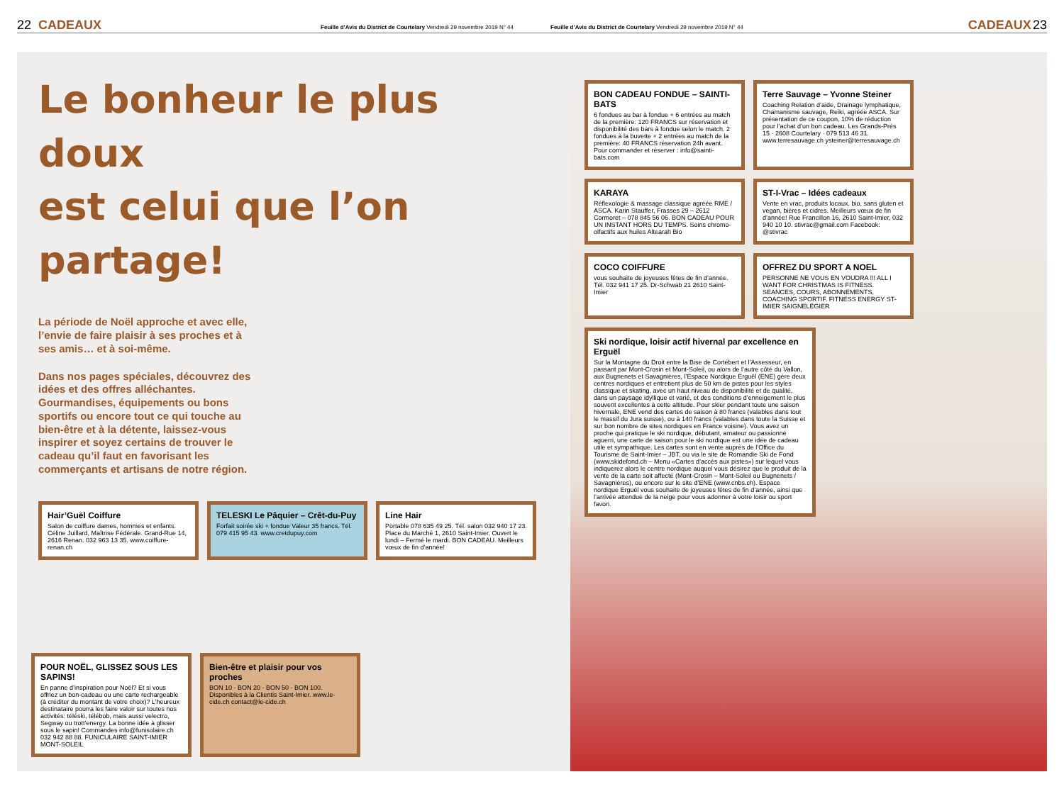22 CADEAUX Feuille d’Avis du District de Courtelary Vendredi 29 novembre 2019 N° 44
Feuille d’Avis du District de Courtelary Vendredi 29 novembre 2019 N° 44 CADEAUX 23
Le bonheur le plus doux
est celui que l’on partage!
La période de Noël approche et avec elle, l’envie de faire plaisir à ses proches et à ses amis… et à soi-même.
Dans nos pages spéciales, découvrez des idées et des offres alléchantes. Gourmandises, équipements ou bons sportifs ou encore tout ce qui touche au bien-être et à la détente, laissez-vous inspirer et soyez certains de trouver le cadeau qu’il faut en favorisant les commerçants et artisans de notre région.
Hair’Guël Coiffure
Salon de coiffure dames, hommes et enfants. Céline Juillard, Maîtrise Fédérale. Grand-Rue 14, 2616 Renan. 032 963 13 35. www.coiffure-renan.ch
TELESKI Le Pâquier – Crêt-du-Puy
Forfait soirée ski + fondue Valeur 35 francs. Tél. 079 415 95 43. www.cretdupuy.com
Line Hair
Portable 078 635 49 25. Tél. salon 032 940 17 23. Place du Marché 1, 2610 Saint-Imier. Ouvert le lundi – Fermé le mardi. BON CADEAU. Meilleurs vœux de fin d’année!
BON CADEAU FONDUE – SAINTI-BATS
6 fondues au bar à fondue + 6 entrées au match de la première: 120 FRANCS sur réservation et disponibilité des bars à fondue selon le match. 2 fondues à la buvette + 2 entrées au match de la première: 40 FRANCS réservation 24h avant. Pour commander et réserver : info@sainti-bats.com
Terre Sauvage – Yvonne Steiner
Coaching Relation d’aide, Drainage lymphatique, Chamanisme sauvage, Reiki, agréée ASCA. Sur présentation de ce coupon, 10% de réduction pour l’achat d’un bon cadeau. Les Grands-Prés 15 · 2608 Courtelary · 079 513 46 31. www.terresauvage.ch ysteiner@terresauvage.ch
KARAYA
Réflexologie & massage classique agréée RME / ASCA. Karin Stauffer, Frasses 29 – 2612 Cormoret – 078 845 56 06. BON CADEAU POUR UN INSTANT HORS DU TEMPS. Soins chromo-olfactifs aux huiles Altearah Bio
ST-I-Vrac – Idées cadeaux
Vente en vrac, produits locaux, bio, sans gluten et vegan, bières et cidres. Meilleurs vœux de fin d’année! Rue Francillon 16, 2610 Saint-Imier, 032 940 10 10. stivrac@gmail.com Facebook: @stivrac
COCO COIFFURE
vous souhaite de joyeuses fêtes de fin d’année. Tél. 032 941 17 25. Dr-Schwab 21 2610 Saint-Imier
OFFREZ DU SPORT A NOEL
PERSONNE NE VOUS EN VOUDRA !!! ALL I WANT FOR CHRISTMAS IS FITNESS. SEANCES, COURS, ABONNEMENTS, COACHING SPORTIF. FITNESS ENERGY ST-IMIER SAIGNELÉGIER
Ski nordique, loisir actif hivernal par excellence en Erguël
Sur la Montagne du Droit entre la Bise de Cortébert et l’Assesseur, en passant par Mont-Crosin et Mont-Soleil, ou alors de l’autre côté du Vallon, aux Bugnenets et Savagnières, l’Espace Nordique Erguël (ENE) gère deux centres nordiques et entretient plus de 50 km de pistes pour les styles classique et skating, avec un haut niveau de disponibilité et de qualité, dans un paysage idyllique et varié, et des conditions d’enneigement le plus souvent excellentes à cette altitude. Pour skier pendant toute une saison hivernale, ENE vend des cartes de saison à 80 francs (valables dans tout le massif du Jura suisse), ou à 140 francs (valables dans toute la Suisse et sur bon nombre de sites nordiques en France voisine). Vous avez un proche qui pratique le ski nordique, débutant, amateur ou passionné aguerri, une carte de saison pour le ski nordique est une idée de cadeau utile et sympathique. Les cartes sont en vente auprès de l’Office du Tourisme de Saint-Imier – JBT, ou via le site de Romandie Ski de Fond (www.skidefond.ch – Menu «Cartes d’accès aux pistes») sur lequel vous indiquerez alors le centre nordique auquel vous désirez que le produit de la vente de la carte soit affecté (Mont-Crosin – Mont-Soleil ou Bugnenets / Savagnières), ou encore sur le site d’ENE (www.cnbs.ch). Espace nordique Erguël vous souhaite de joyeuses fêtes de fin d’année, ainsi que l’arrivée attendue de la neige pour vous adonner à votre loisir ou sport favori.
POUR NOËL, GLISSEZ SOUS LES SAPINS!
En panne d’inspiration pour Noël? Et si vous offriez un bon-cadeau ou une carte rechargeable (à créditer du montant de votre choix)? L’heureux destinataire pourra les faire valoir sur toutes nos activités: téléski, télébob, mais aussi velectro, Segway ou trott’energy. La bonne idée à glisser sous le sapin! Commandes info@funisolaire.ch 032 942 88 88. FUNICULAIRE SAINT-IMIER MONT-SOLEIL
Bien-être et plaisir pour vos proches
BON 10 · BON 20 · BON 50 · BON 100. Disponibles à la Clientis Saint-Imier. www.le-cide.ch contact@le-cide.ch